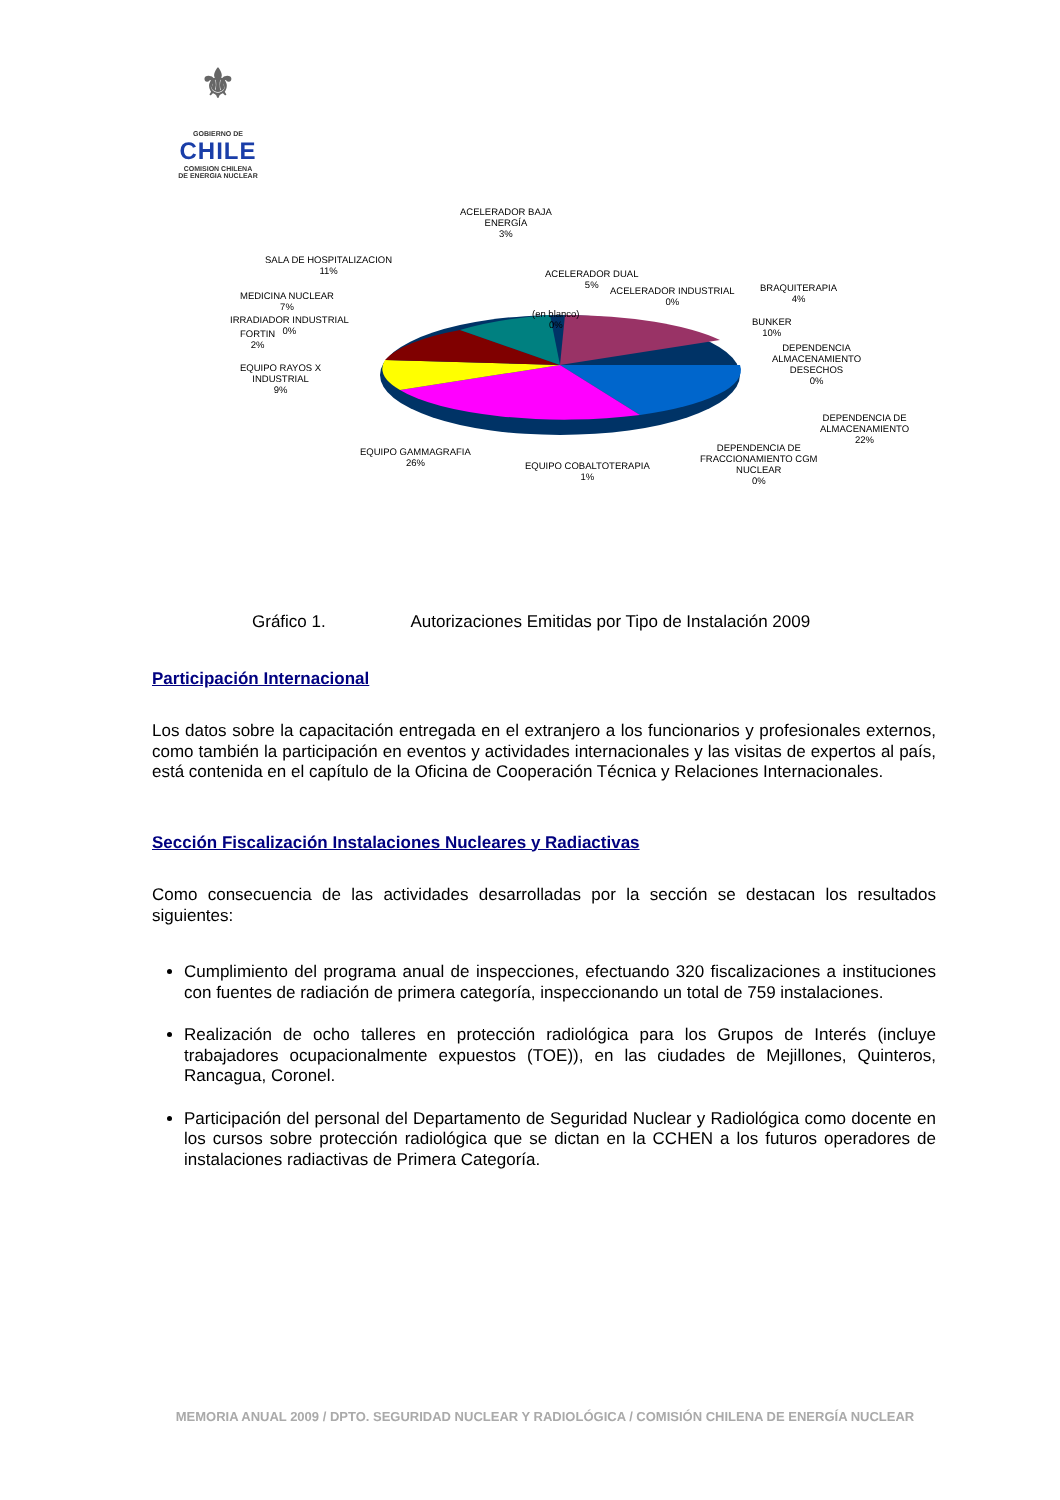⚜
GOBIERNO DE
CHILE
COMISION CHILENA
DE ENERGIA NUCLEAR
ACELERADOR BAJA
ENERGÍA
3%
SALA DE HOSPITALIZACION
11%
ACELERADOR DUAL
5%
ACELERADOR INDUSTRIAL
0%
BRAQUITERAPIA
4%
MEDICINA NUCLEAR
7%
(en blanco)
0%
IRRADIADOR INDUSTRIAL
0%
BUNKER
10%
FORTIN
2%
DEPENDENCIA
ALMACENAMIENTO
DESECHOS
0%
EQUIPO RAYOS X
INDUSTRIAL
9%
DEPENDENCIA DE
ALMACENAMIENTO
22%
EQUIPO GAMMAGRAFIA
26%
DEPENDENCIA DE
FRACCIONAMIENTO CGM
NUCLEAR
0%
EQUIPO COBALTOTERAPIA
1%
Gráfico 1. Autorizaciones Emitidas por Tipo de Instalación 2009
Participación Internacional
Los datos sobre la capacitación entregada en el extranjero a los funcionarios y profesionales externos, como también la participación en eventos y actividades internacionales y las visitas de expertos al país, está contenida en el capítulo de la Oficina de Cooperación Técnica y Relaciones Internacionales.
Sección Fiscalización Instalaciones Nucleares y Radiactivas
Como consecuencia de las actividades desarrolladas por la sección se destacan los resultados siguientes:
Cumplimiento del programa anual de inspecciones, efectuando 320 fiscalizaciones a instituciones con fuentes de radiación de primera categoría, inspeccionando un total de 759 instalaciones.
Realización de ocho talleres en protección radiológica para los Grupos de Interés (incluye trabajadores ocupacionalmente expuestos (TOE)), en las ciudades de Mejillones, Quinteros, Rancagua, Coronel.
Participación del personal del Departamento de Seguridad Nuclear y Radiológica como docente en los cursos sobre protección radiológica que se dictan en la CCHEN a los futuros operadores de instalaciones radiactivas de Primera Categoría.
MEMORIA ANUAL 2009 / DPTO. SEGURIDAD NUCLEAR Y RADIOLÓGICA / COMISIÓN CHILENA DE ENERGÍA NUCLEAR